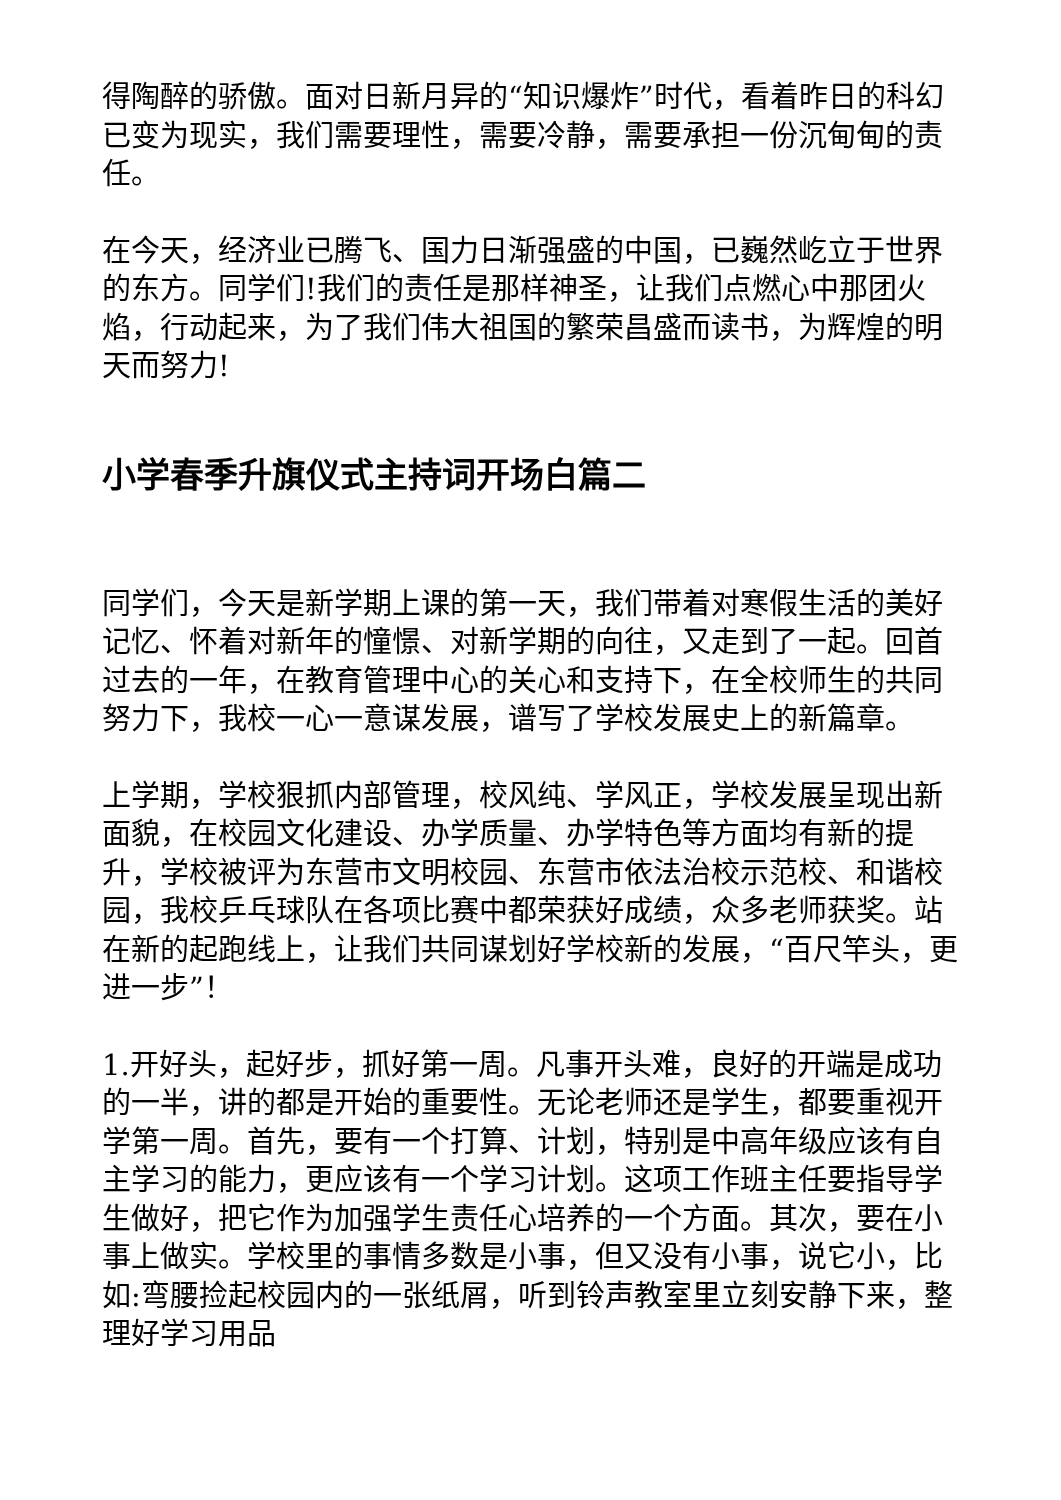得陶醉的骄傲。面对日新月异的“知识爆炸”时代，看着昨日的科幻已变为现实，我们需要理性，需要冷静，需要承担一份沉甸甸的责任。
在今天，经济业已腾飞、国力日渐强盛的中国，已巍然屹立于世界的东方。同学们!我们的责任是那样神圣，让我们点燃心中那团火焰，行动起来，为了我们伟大祖国的繁荣昌盛而读书，为辉煌的明天而努力!
小学春季升旗仪式主持词开场白篇二
同学们，今天是新学期上课的第一天，我们带着对寒假生活的美好记忆、怀着对新年的憧憬、对新学期的向往，又走到了一起。回首过去的一年，在教育管理中心的关心和支持下，在全校师生的共同努力下，我校一心一意谋发展，谱写了学校发展史上的新篇章。
上学期，学校狠抓内部管理，校风纯、学风正，学校发展呈现出新面貌，在校园文化建设、办学质量、办学特色等方面均有新的提升，学校被评为东营市文明校园、东营市依法治校示范校、和谐校园，我校乒乓球队在各项比赛中都荣获好成绩，众多老师获奖。站在新的起跑线上，让我们共同谋划好学校新的发展，“百尺竿头，更进一步”！
1.开好头，起好步，抓好第一周。凡事开头难，良好的开端是成功的一半，讲的都是开始的重要性。无论老师还是学生，都要重视开学第一周。首先，要有一个打算、计划，特别是中高年级应该有自主学习的能力，更应该有一个学习计划。这项工作班主任要指导学生做好，把它作为加强学生责任心培养的一个方面。其次，要在小事上做实。学校里的事情多数是小事，但又没有小事，说它小，比如:弯腰捡起校园内的一张纸屑，听到铃声教室里立刻安静下来，整理好学习用品